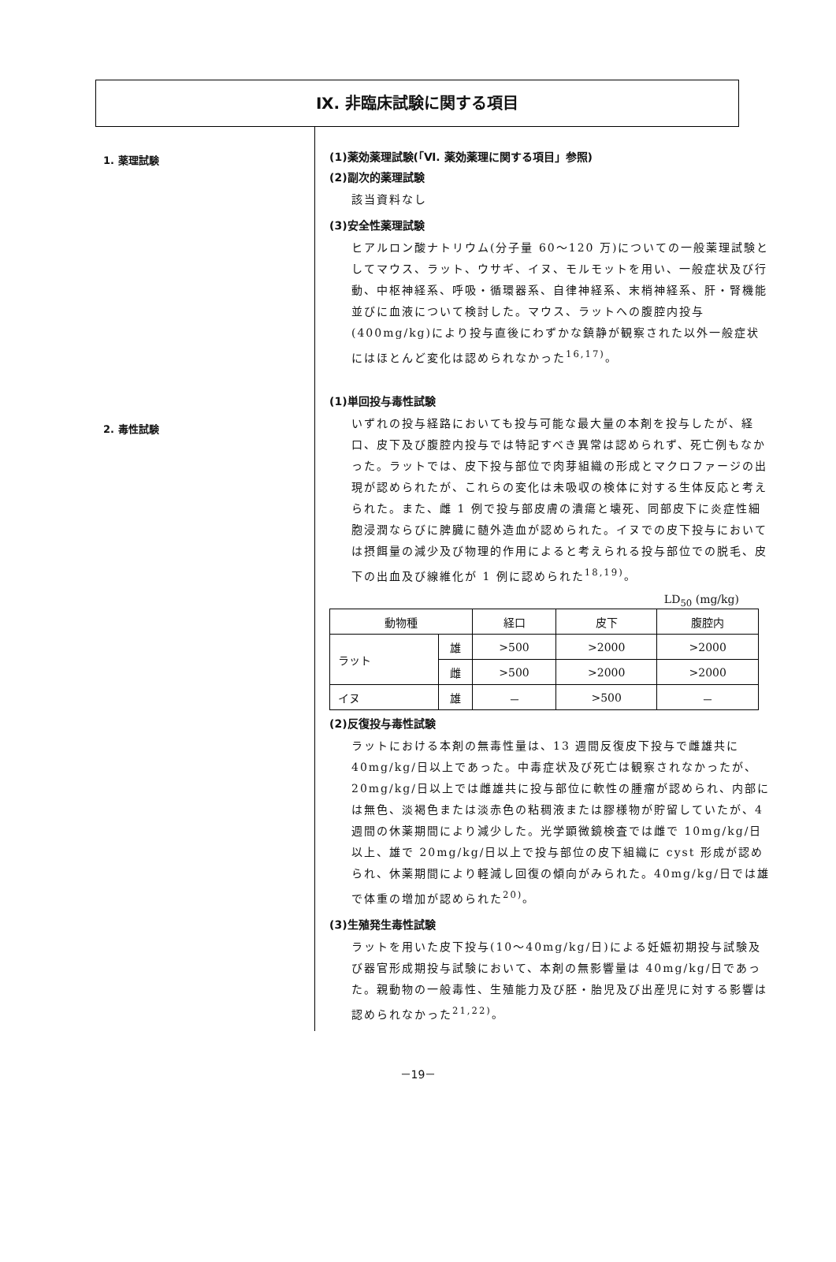Ⅸ. 非臨床試験に関する項目
1. 薬理試験
2. 毒性試験
(1)薬効薬理試験(「Ⅵ. 薬効薬理に関する項目」参照)
(2)副次的薬理試験
該当資料なし
(3)安全性薬理試験
ヒアルロン酸ナトリウム(分子量 60～120 万)についての一般薬理試験としてマウス、ラット、ウサギ、イヌ、モルモットを用い、一般症状及び行動、中枢神経系、呼吸・循環器系、自律神経系、末梢神経系、肝・腎機能並びに血液について検討した。マウス、ラットへの腹腔内投与(400mg/kg)により投与直後にわずかな鎮静が観察された以外一般症状にはほとんど変化は認められなかった<sup>16,17)</sup>。
(1)単回投与毒性試験
いずれの投与経路においても投与可能な最大量の本剤を投与したが、経口、皮下及び腹腔内投与では特記すべき異常は認められず、死亡例もなかった。ラットでは、皮下投与部位で肉芽組織の形成とマクロファージの出現が認められたが、これらの変化は未吸収の検体に対する生体反応と考えられた。また、雌 1 例で投与部皮膚の潰瘍と壊死、同部皮下に炎症性細胞浸潤ならびに脾臓に髄外造血が認められた。イヌでの皮下投与においては摂餌量の減少及び物理的作用によると考えられる投与部位での脱毛、皮下の出血及び線維化が 1 例に認められた<sup>18,19)</sup>。
LD<sub>50</sub> (mg/kg)
| 動物種 | | 経口 | 皮下 | 腹腔内 |
| --- | --- | --- | --- | --- |
| ラット | 雄 | >500 | >2000 | >2000 |
| | 雌 | >500 | >2000 | >2000 |
| イヌ | 雄 | － | >500 | － |
(2)反復投与毒性試験
ラットにおける本剤の無毒性量は、13 週間反復皮下投与で雌雄共に 40mg/kg/日以上であった。中毒症状及び死亡は観察されなかったが、20mg/kg/日以上では雌雄共に投与部位に軟性の腫瘤が認められ、内部には無色、淡褐色または淡赤色の粘稠液または膠様物が貯留していたが、4 週間の休薬期間により減少した。光学顕微鏡検査では雌で 10mg/kg/日以上、雄で 20mg/kg/日以上で投与部位の皮下組織に cyst 形成が認められ、休薬期間により軽減し回復の傾向がみられた。40mg/kg/日では雄で体重の増加が認められた<sup>20)</sup>。
(3)生殖発生毒性試験
ラットを用いた皮下投与(10～40mg/kg/日)による妊娠初期投与試験及び器官形成期投与試験において、本剤の無影響量は 40mg/kg/日であった。親動物の一般毒性、生殖能力及び胚・胎児及び出産児に対する影響は認められなかった<sup>21,22)</sup>。
－19－